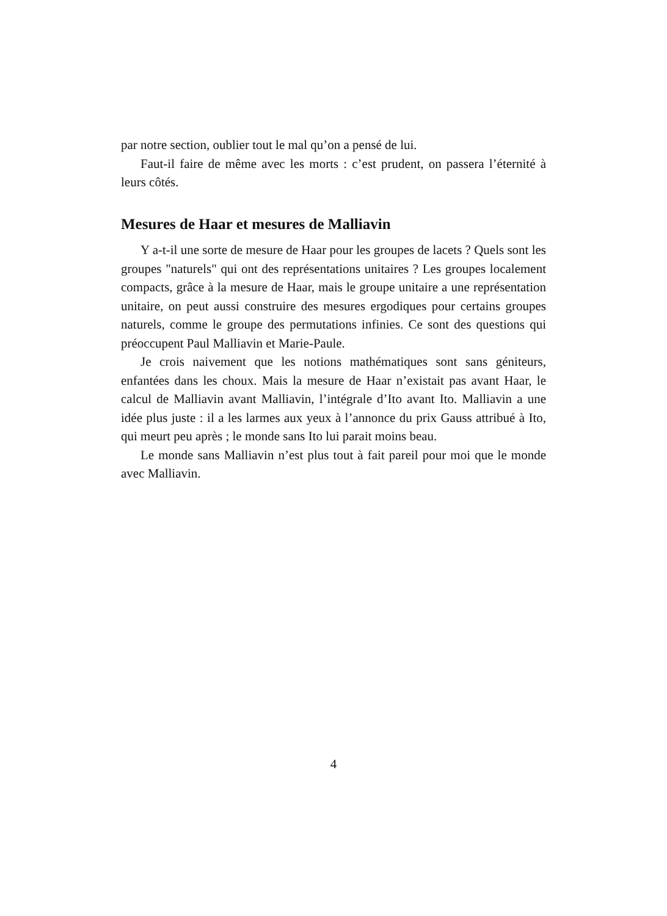par notre section, oublier tout le mal qu’on a pensé de lui.
Faut-il faire de même avec les morts : c’est prudent, on passera l’éternité à leurs côtés.
Mesures de Haar et mesures de Malliavin
Y a-t-il une sorte de mesure de Haar pour les groupes de lacets ? Quels sont les groupes "naturels" qui ont des représentations unitaires ? Les groupes localement compacts, grâce à la mesure de Haar, mais le groupe unitaire a une représentation unitaire, on peut aussi construire des mesures ergodiques pour certains groupes naturels, comme le groupe des permutations infinies. Ce sont des questions qui préoccupent Paul Malliavin et Marie-Paule.
Je crois naivement que les notions mathématiques sont sans géniteurs, enfantées dans les choux. Mais la mesure de Haar n’existait pas avant Haar, le calcul de Malliavin avant Malliavin, l’intégrale d’Ito avant Ito. Malliavin a une idée plus juste : il a les larmes aux yeux à l’annonce du prix Gauss attribué à Ito, qui meurt peu après ; le monde sans Ito lui parait moins beau.
Le monde sans Malliavin n’est plus tout à fait pareil pour moi que le monde avec Malliavin.
4